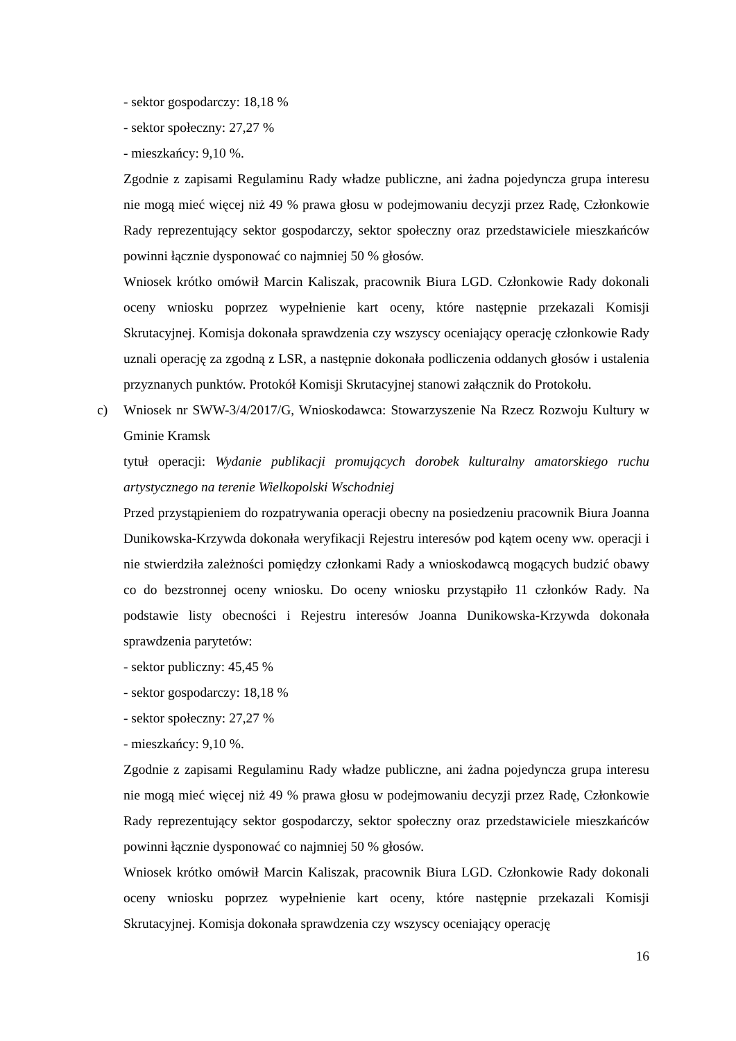- sektor gospodarczy: 18,18 %
- sektor społeczny: 27,27 %
- mieszkańcy: 9,10 %.
Zgodnie z zapisami Regulaminu Rady władze publiczne, ani żadna pojedyncza grupa interesu nie mogą mieć więcej niż 49 % prawa głosu w podejmowaniu decyzji przez Radę, Członkowie Rady reprezentujący sektor gospodarczy, sektor społeczny oraz przedstawiciele mieszkańców powinni łącznie dysponować co najmniej 50 % głosów.
Wniosek krótko omówił Marcin Kaliszak, pracownik Biura LGD. Członkowie Rady dokonali oceny wniosku poprzez wypełnienie kart oceny, które następnie przekazali Komisji Skrutacyjnej. Komisja dokonała sprawdzenia czy wszyscy oceniający operację członkowie Rady uznali operację za zgodną z LSR, a następnie dokonała podliczenia oddanych głosów i ustalenia przyznanych punktów. Protokół Komisji Skrutacyjnej stanowi załącznik do Protokołu.
c) Wniosek nr SWW-3/4/2017/G, Wnioskodawca: Stowarzyszenie Na Rzecz Rozwoju Kultury w Gminie Kramsk
tytuł operacji: Wydanie publikacji promujących dorobek kulturalny amatorskiego ruchu artystycznego na terenie Wielkopolski Wschodniej
Przed przystąpieniem do rozpatrywania operacji obecny na posiedzeniu pracownik Biura Joanna Dunikowska-Krzywda dokonała weryfikacji Rejestru interesów pod kątem oceny ww. operacji i nie stwierdziła zależności pomiędzy członkami Rady a wnioskodawcą mogących budzić obawy co do bezstronnej oceny wniosku. Do oceny wniosku przystąpiło 11 członków Rady. Na podstawie listy obecności i Rejestru interesów Joanna Dunikowska-Krzywda dokonała sprawdzenia parytetów:
- sektor publiczny: 45,45 %
- sektor gospodarczy: 18,18 %
- sektor społeczny: 27,27 %
- mieszkańcy: 9,10 %.
Zgodnie z zapisami Regulaminu Rady władze publiczne, ani żadna pojedyncza grupa interesu nie mogą mieć więcej niż 49 % prawa głosu w podejmowaniu decyzji przez Radę, Członkowie Rady reprezentujący sektor gospodarczy, sektor społeczny oraz przedstawiciele mieszkańców powinni łącznie dysponować co najmniej 50 % głosów.
Wniosek krótko omówił Marcin Kaliszak, pracownik Biura LGD. Członkowie Rady dokonali oceny wniosku poprzez wypełnienie kart oceny, które następnie przekazali Komisji Skrutacyjnej. Komisja dokonała sprawdzenia czy wszyscy oceniający operację
16